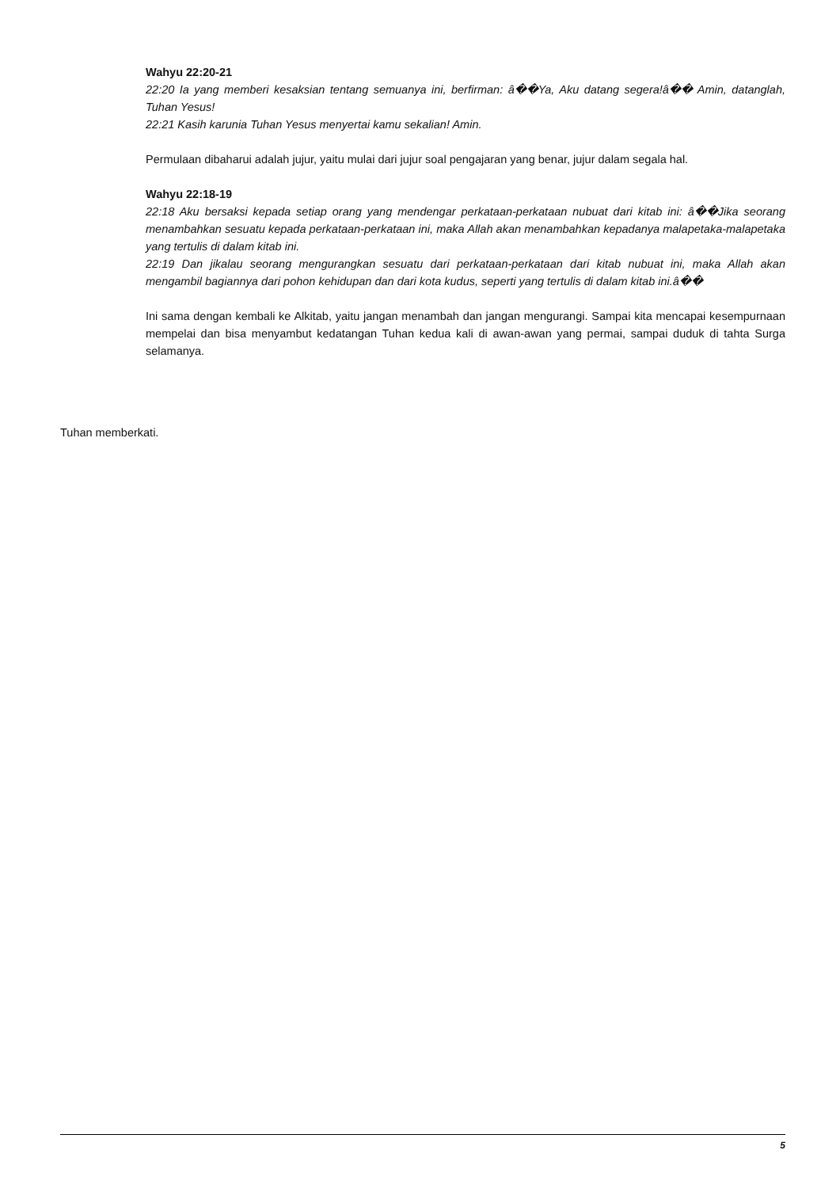Wahyu 22:20-21
22:20 Ia yang memberi kesaksian tentang semuanya ini, berfirman: â��Ya, Aku datang segera!â�� Amin, datanglah, Tuhan Yesus!
22:21 Kasih karunia Tuhan Yesus menyertai kamu sekalian! Amin.
Permulaan dibaharui adalah jujur, yaitu mulai dari jujur soal pengajaran yang benar, jujur dalam segala hal.
Wahyu 22:18-19
22:18 Aku bersaksi kepada setiap orang yang mendengar perkataan-perkataan nubuat dari kitab ini: â��Jika seorang menambahkan sesuatu kepada perkataan-perkataan ini, maka Allah akan menambahkan kepadanya malapetaka-malapetaka yang tertulis di dalam kitab ini.
22:19 Dan jikalau seorang mengurangkan sesuatu dari perkataan-perkataan dari kitab nubuat ini, maka Allah akan mengambil bagiannya dari pohon kehidupan dan dari kota kudus, seperti yang tertulis di dalam kitab ini.â��
Ini sama dengan kembali ke Alkitab, yaitu jangan menambah dan jangan mengurangi. Sampai kita mencapai kesempurnaan mempelai dan bisa menyambut kedatangan Tuhan kedua kali di awan-awan yang permai, sampai duduk di tahta Surga selamanya.
Tuhan memberkati.
5